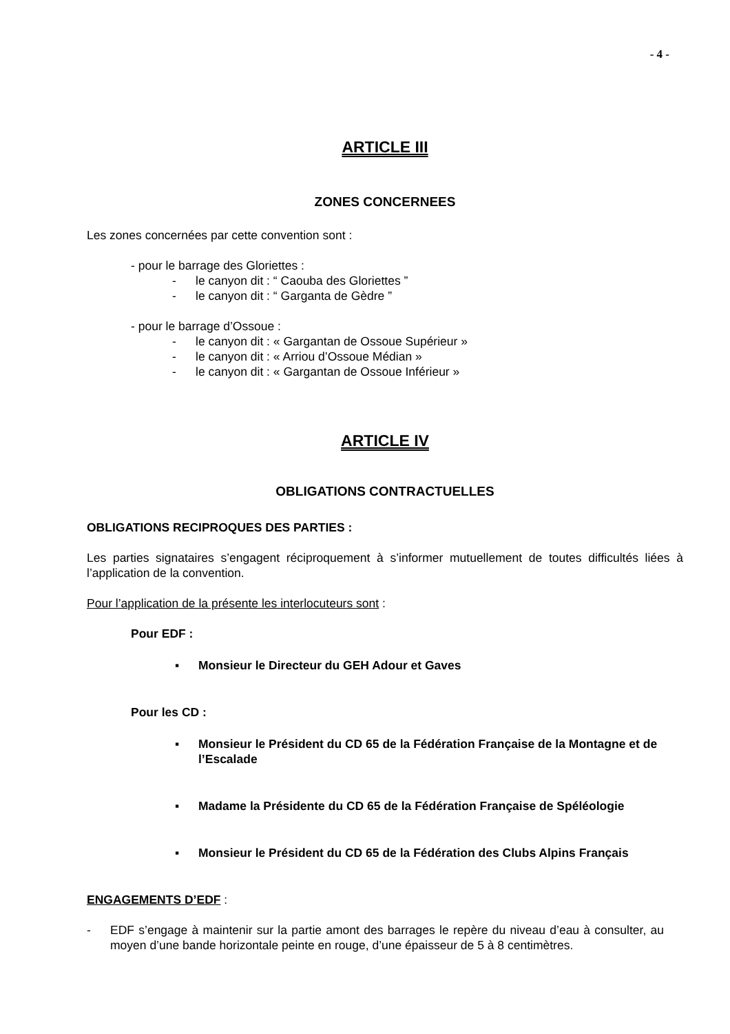- 4 -
ARTICLE III
ZONES CONCERNEES
Les zones concernées par cette convention sont :
- pour le barrage des Gloriettes :
- le canyon dit : “ Caouba des Gloriettes ”
- le canyon dit : “ Garganta de Gèdre ”
- pour le barrage d’Ossoue :
- le canyon dit : « Gargantan de Ossoue Supérieur »
- le canyon dit : « Arriou d’Ossoue Médian »
- le canyon dit : « Gargantan de Ossoue Inférieur »
ARTICLE IV
OBLIGATIONS CONTRACTUELLES
OBLIGATIONS RECIPROQUES DES PARTIES :
Les parties signataires s’engagent réciproquement à s’informer mutuellement de toutes difficultés liées à l’application de la convention.
Pour l’application de la présente les interlocuteurs sont :
Pour EDF :
▪ Monsieur le Directeur du GEH Adour et Gaves
Pour les CD :
▪ Monsieur le Président du CD 65 de la Fédération Française de la Montagne et de l’Escalade
▪ Madame la Présidente du CD 65 de la Fédération Française de Spéléologie
▪ Monsieur le Président du CD 65 de la Fédération des Clubs Alpins Français
ENGAGEMENTS D’EDF :
- EDF s’engage à maintenir sur la partie amont des barrages le repère du niveau d’eau à consulter, au moyen d’une bande horizontale peinte en rouge, d’une épaisseur de 5 à 8 centimètres.